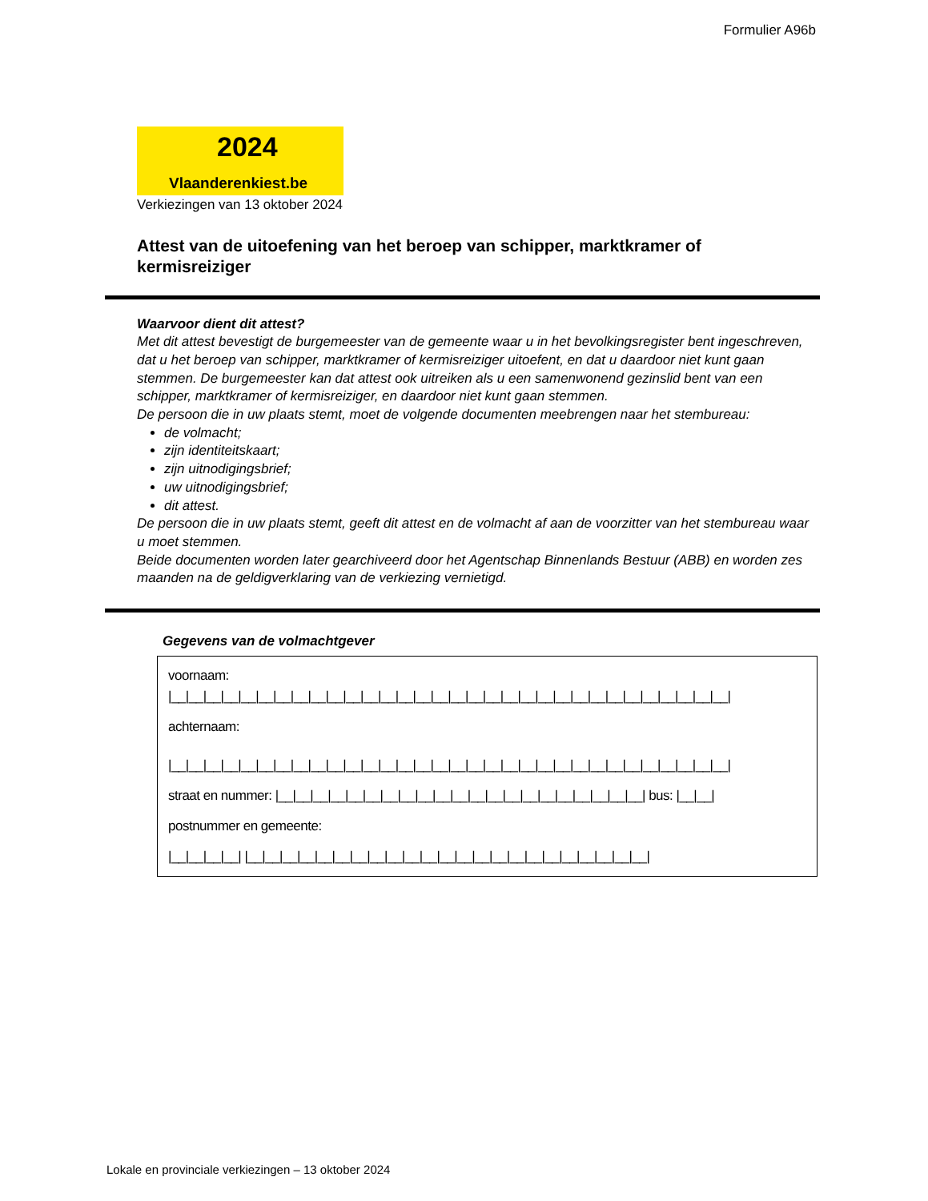Formulier A96b
2024
Vlaanderenkiest.be
Verkiezingen van 13 oktober 2024
Attest van de uitoefening van het beroep van schipper, marktkramer of kermisreiziger
Waarvoor dient dit attest?
Met dit attest bevestigt de burgemeester van de gemeente waar u in het bevolkingsregister bent ingeschreven, dat u het beroep van schipper, marktkramer of kermisreiziger uitoefent, en dat u daardoor niet kunt gaan stemmen. De burgemeester kan dat attest ook uitreiken als u een samenwonend gezinslid bent van een schipper, marktkramer of kermisreiziger, en daardoor niet kunt gaan stemmen.
De persoon die in uw plaats stemt, moet de volgende documenten meebrengen naar het stembureau:
de volmacht;
zijn identiteitskaart;
zijn uitnodigingsbrief;
uw uitnodigingsbrief;
dit attest.
De persoon die in uw plaats stemt, geeft dit attest en de volmacht af aan de voorzitter van het stembureau waar u moet stemmen.
Beide documenten worden later gearchiveerd door het Agentschap Binnenlands Bestuur (ABB) en worden zes maanden na de geldigverklaring van de verkiezing vernietigd.
Gegevens van de volmachtgever
voornaam:
|__|__|__|__|__|__|__|__|__|__|__|__|__|__|__|__|__|__|__|__|__|__|__|__|__|__|__|__|__|__|__|__|
achternaam:
|__|__|__|__|__|__|__|__|__|__|__|__|__|__|__|__|__|__|__|__|__|__|__|__|__|__|__|__|__|__|__|__|
straat en nummer: |__|__|__|__|__|__|__|__|__|__|__|__|__|__|__|__|__|__|__|__|__| bus: |__|__|
postnummer en gemeente:
|__|__|__|__| |__|__|__|__|__|__|__|__|__|__|__|__|__|__|__|__|__|__|__|__|__|__|__|
Lokale en provinciale verkiezingen – 13 oktober 2024